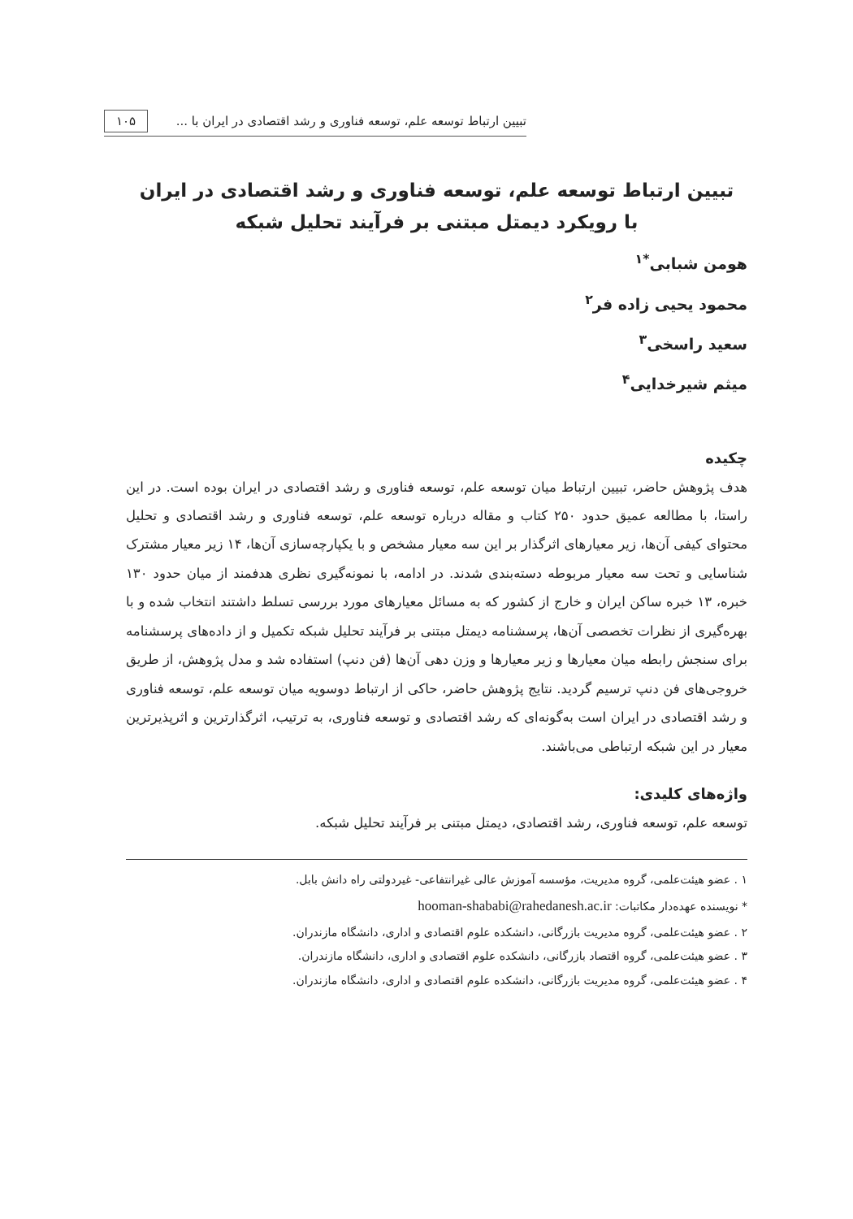تبیین ارتباط توسعه علم، توسعه فناوری و رشد اقتصادی در ایران با ... ۱۰۵
تبیین ارتباط توسعه علم، توسعه فناوری و رشد اقتصادی در ایران
با رویکرد دیمتل مبتنی بر فرآیند تحلیل شبکه
هومن شبابی<sup>*۱</sup>
محمود یحیی زاده فر<sup>۲</sup>
سعید راسخی<sup>۳</sup>
میثم شیرخدایی<sup>۴</sup>
چکیده
هدف پژوهش حاضر، تبیین ارتباط میان توسعه علم، توسعه فناوری و رشد اقتصادی در ایران بوده است. در این راستا، با مطالعه عمیق حدود ۲۵۰ کتاب و مقاله درباره توسعه علم، توسعه فناوری و رشد اقتصادی و تحلیل محتوای کیفی آن‌ها، زیر معیارهای اثرگذار بر این سه معیار مشخص و با یکپارچه‌سازی آن‌ها، ۱۴ زیر معیار مشترک شناسایی و تحت سه معیار مربوطه دسته‌بندی شدند. در ادامه، با نمونه‌گیری نظری هدفمند از میان حدود ۱۳۰ خبره، ۱۳ خبره ساکن ایران و خارج از کشور که به مسائل معیارهای مورد بررسی تسلط داشتند انتخاب شده و با بهره‌گیری از نظرات تخصصی آن‌ها، پرسشنامه دیمتل مبتنی بر فرآیند تحلیل شبکه تکمیل و از داده‌های پرسشنامه برای سنجش رابطه میان معیارها و زیر معیارها و وزن دهی آن‌ها (فن دنپ) استفاده شد و مدل پژوهش، از طریق خروجی‌های فن دنپ ترسیم گردید. نتایج پژوهش حاضر، حاکی از ارتباط دوسویه میان توسعه علم، توسعه فناوری و رشد اقتصادی در ایران است به‌گونه‌ای که رشد اقتصادی و توسعه فناوری، به ترتیب، اثرگذارترین و اثرپذیرترین معیار در این شبکه ارتباطی می‌باشند.
واژه‌های کلیدی:
توسعه علم، توسعه فناوری، رشد اقتصادی، دیمتل مبتنی بر فرآیند تحلیل شبکه.
۱ . عضو هیئت‌علمی، گروه مدیریت، مؤسسه آموزش عالی غیرانتفاعی- غیردولتی راه دانش بابل.
* نویسنده عهده‌دار مکاتبات: hooman-shababi@rahedanesh.ac.ir
۲ . عضو هیئت‌علمی، گروه مدیریت بازرگانی، دانشکده علوم اقتصادی و اداری، دانشگاه مازندران.
۳ . عضو هیئت‌علمی، گروه اقتصاد بازرگانی، دانشکده علوم اقتصادی و اداری، دانشگاه مازندران.
۴ . عضو هیئت‌علمی، گروه مدیریت بازرگانی، دانشکده علوم اقتصادی و اداری، دانشگاه مازندران.